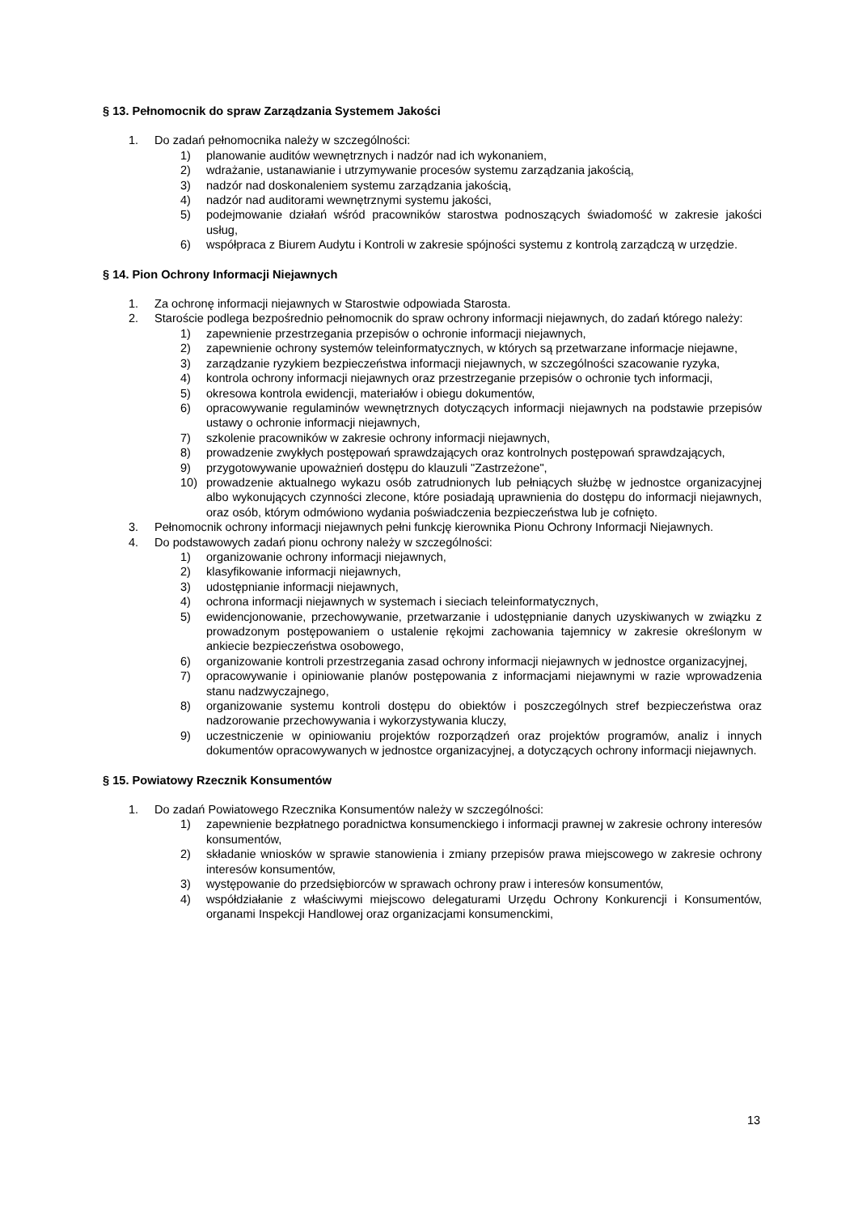§ 13. Pełnomocnik do spraw Zarządzania Systemem Jakości
1. Do zadań pełnomocnika należy w szczególności:
1) planowanie auditów wewnętrznych i nadzór nad ich wykonaniem,
2) wdrażanie, ustanawianie i utrzymywanie procesów systemu zarządzania jakością,
3) nadzór nad doskonaleniem systemu zarządzania jakością,
4) nadzór nad auditorami wewnętrznymi systemu jakości,
5) podejmowanie działań wśród pracowników starostwa podnoszących świadomość w zakresie jakości usług,
6) współpraca z Biurem Audytu i Kontroli w zakresie spójności systemu z kontrolą zarządczą w urzędzie.
§ 14. Pion Ochrony Informacji Niejawnych
1. Za ochronę informacji niejawnych w Starostwie odpowiada Starosta.
2. Staroście podlega bezpośrednio pełnomocnik do spraw ochrony informacji niejawnych, do zadań którego należy:
1) zapewnienie przestrzegania przepisów o ochronie informacji niejawnych,
2) zapewnienie ochrony systemów teleinformatycznych, w których są przetwarzane informacje niejawne,
3) zarządzanie ryzykiem bezpieczeństwa informacji niejawnych, w szczególności szacowanie ryzyka,
4) kontrola ochrony informacji niejawnych oraz przestrzeganie przepisów o ochronie tych informacji,
5) okresowa kontrola ewidencji, materiałów i obiegu dokumentów,
6) opracowywanie regulaminów wewnętrznych dotyczących informacji niejawnych na podstawie przepisów ustawy o ochronie informacji niejawnych,
7) szkolenie pracowników w zakresie ochrony informacji niejawnych,
8) prowadzenie zwykłych postępowań sprawdzających oraz kontrolnych postępowań sprawdzających,
9) przygotowywanie upoważnień dostępu do klauzuli "Zastrzeżone",
10) prowadzenie aktualnego wykazu osób zatrudnionych lub pełniących służbę w jednostce organizacyjnej albo wykonujących czynności zlecone, które posiadają uprawnienia do dostępu do informacji niejawnych, oraz osób, którym odmówiono wydania poświadczenia bezpieczeństwa lub je cofnięto.
3. Pełnomocnik ochrony informacji niejawnych pełni funkcję kierownika Pionu Ochrony Informacji Niejawnych.
4. Do podstawowych zadań pionu ochrony należy w szczególności:
1) organizowanie ochrony informacji niejawnych,
2) klasyfikowanie informacji niejawnych,
3) udostępnianie informacji niejawnych,
4) ochrona informacji niejawnych w systemach i sieciach teleinformatycznych,
5) ewidencjonowanie, przechowywanie, przetwarzanie i udostępnianie danych uzyskiwanych w związku z prowadzonym postępowaniem o ustalenie rękojmi zachowania tajemnicy w zakresie określonym w ankiecie bezpieczeństwa osobowego,
6) organizowanie kontroli przestrzegania zasad ochrony informacji niejawnych w jednostce organizacyjnej,
7) opracowywanie i opiniowanie planów postępowania z informacjami niejawnymi w razie wprowadzenia stanu nadzwyczajnego,
8) organizowanie systemu kontroli dostępu do obiektów i poszczególnych stref bezpieczeństwa oraz nadzorowanie przechowywania i wykorzystywania kluczy,
9) uczestniczenie w opiniowaniu projektów rozporządzeń oraz projektów programów, analiz i innych dokumentów opracowywanych w jednostce organizacyjnej, a dotyczących ochrony informacji niejawnych.
§ 15. Powiatowy Rzecznik Konsumentów
1. Do zadań Powiatowego Rzecznika Konsumentów należy w szczególności:
1) zapewnienie bezpłatnego poradnictwa konsumenckiego i informacji prawnej w zakresie ochrony interesów konsumentów,
2) składanie wniosków w sprawie stanowienia i zmiany przepisów prawa miejscowego w zakresie ochrony interesów konsumentów,
3) występowanie do przedsiębiorców w sprawach ochrony praw i interesów konsumentów,
4) współdziałanie z właściwymi miejscowo delegaturami Urzędu Ochrony Konkurencji i Konsumentów, organami Inspekcji Handlowej oraz organizacjami konsumenckimi,
13